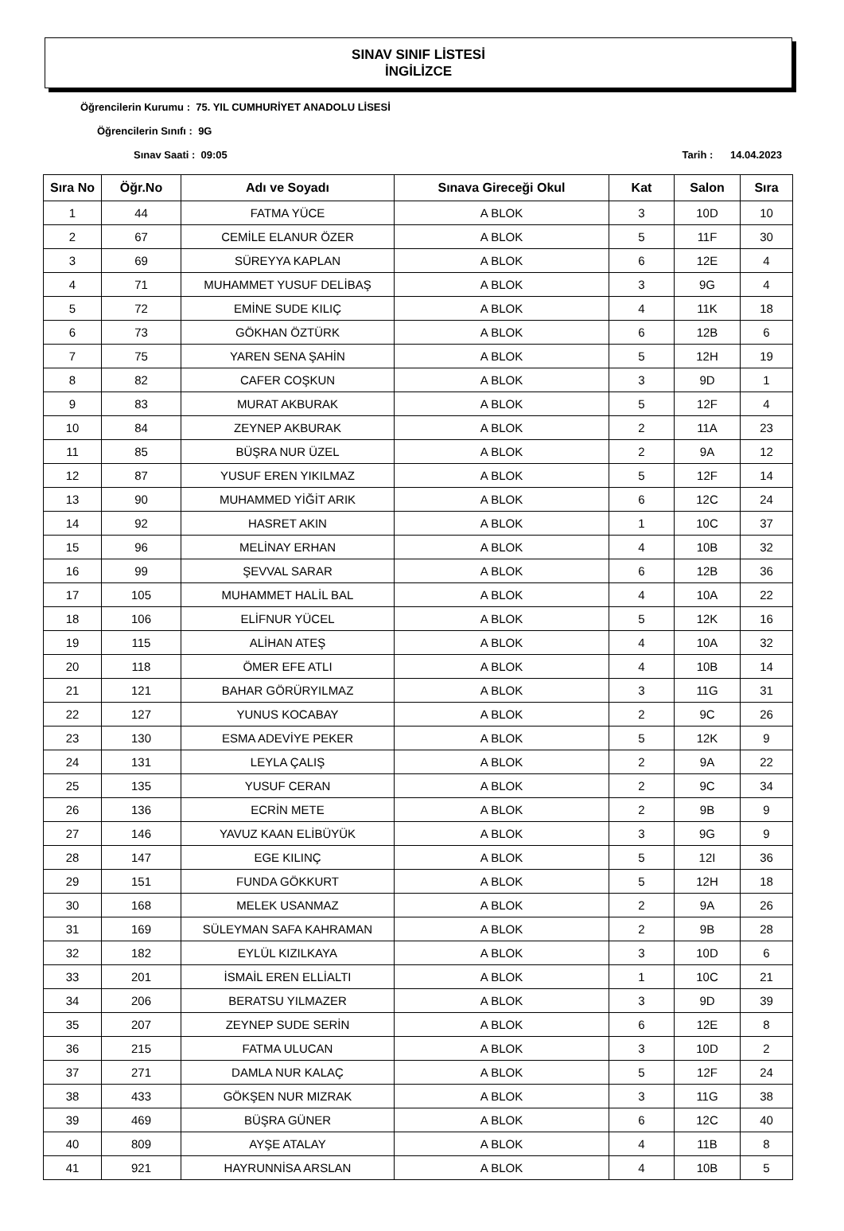SINAV SINIF LİSTESİ
İNGİLİZCE
Öğrencilerin Kurumu : 75. YIL CUMHURİYET ANADOLU LİSESİ
Öğrencilerin Sınıfı : 9G
Sınav Saati : 09:05 Tarih : 14.04.2023
| Sıra No | Öğr.No | Adı ve Soyadı | Sınava Gireceği Okul | Kat | Salon | Sıra |
| --- | --- | --- | --- | --- | --- | --- |
| 1 | 44 | FATMA YÜCE | A BLOK | 3 | 10D | 10 |
| 2 | 67 | CEMİLE ELANUR ÖZER | A BLOK | 5 | 11F | 30 |
| 3 | 69 | SÜREYYA KAPLAN | A BLOK | 6 | 12E | 4 |
| 4 | 71 | MUHAMMET YUSUF DELİBAŞ | A BLOK | 3 | 9G | 4 |
| 5 | 72 | EMİNE SUDE KILIÇ | A BLOK | 4 | 11K | 18 |
| 6 | 73 | GÖKHAN ÖZTÜRK | A BLOK | 6 | 12B | 6 |
| 7 | 75 | YAREN SENA ŞAHİN | A BLOK | 5 | 12H | 19 |
| 8 | 82 | CAFER COŞKUN | A BLOK | 3 | 9D | 1 |
| 9 | 83 | MURAT AKBURAK | A BLOK | 5 | 12F | 4 |
| 10 | 84 | ZEYNEP AKBURAK | A BLOK | 2 | 11A | 23 |
| 11 | 85 | BÜŞRA NUR ÜZEL | A BLOK | 2 | 9A | 12 |
| 12 | 87 | YUSUF EREN YIKILMAZ | A BLOK | 5 | 12F | 14 |
| 13 | 90 | MUHAMMED YİĞİT ARIK | A BLOK | 6 | 12C | 24 |
| 14 | 92 | HASRET AKIN | A BLOK | 1 | 10C | 37 |
| 15 | 96 | MELİNAY ERHAN | A BLOK | 4 | 10B | 32 |
| 16 | 99 | ŞEVVAL SARAR | A BLOK | 6 | 12B | 36 |
| 17 | 105 | MUHAMMET HALİL BAL | A BLOK | 4 | 10A | 22 |
| 18 | 106 | ELİFNUR YÜCEL | A BLOK | 5 | 12K | 16 |
| 19 | 115 | ALİHAN ATEŞ | A BLOK | 4 | 10A | 32 |
| 20 | 118 | ÖMER EFE ATLI | A BLOK | 4 | 10B | 14 |
| 21 | 121 | BAHAR GÖRÜRYILMAZ | A BLOK | 3 | 11G | 31 |
| 22 | 127 | YUNUS KOCABAY | A BLOK | 2 | 9C | 26 |
| 23 | 130 | ESMA ADEVİYE PEKER | A BLOK | 5 | 12K | 9 |
| 24 | 131 | LEYLA ÇALIŞ | A BLOK | 2 | 9A | 22 |
| 25 | 135 | YUSUF CERAN | A BLOK | 2 | 9C | 34 |
| 26 | 136 | ECRİN METE | A BLOK | 2 | 9B | 9 |
| 27 | 146 | YAVUZ KAAN ELİBÜYÜK | A BLOK | 3 | 9G | 9 |
| 28 | 147 | EGE KILINÇ | A BLOK | 5 | 12I | 36 |
| 29 | 151 | FUNDA GÖKKURT | A BLOK | 5 | 12H | 18 |
| 30 | 168 | MELEK USANMAZ | A BLOK | 2 | 9A | 26 |
| 31 | 169 | SÜLEYMAN SAFA KAHRAMAN | A BLOK | 2 | 9B | 28 |
| 32 | 182 | EYLÜL KIZILKAYA | A BLOK | 3 | 10D | 6 |
| 33 | 201 | İSMAİL EREN ELLİALTI | A BLOK | 1 | 10C | 21 |
| 34 | 206 | BERATSU YILMAZER | A BLOK | 3 | 9D | 39 |
| 35 | 207 | ZEYNEP SUDE SERİN | A BLOK | 6 | 12E | 8 |
| 36 | 215 | FATMA ULUCAN | A BLOK | 3 | 10D | 2 |
| 37 | 271 | DAMLA NUR KALAÇ | A BLOK | 5 | 12F | 24 |
| 38 | 433 | GÖKŞEN NUR MIZRAK | A BLOK | 3 | 11G | 38 |
| 39 | 469 | BÜŞRA GÜNER | A BLOK | 6 | 12C | 40 |
| 40 | 809 | AYŞE ATALAY | A BLOK | 4 | 11B | 8 |
| 41 | 921 | HAYRUNNİSA ARSLAN | A BLOK | 4 | 10B | 5 |